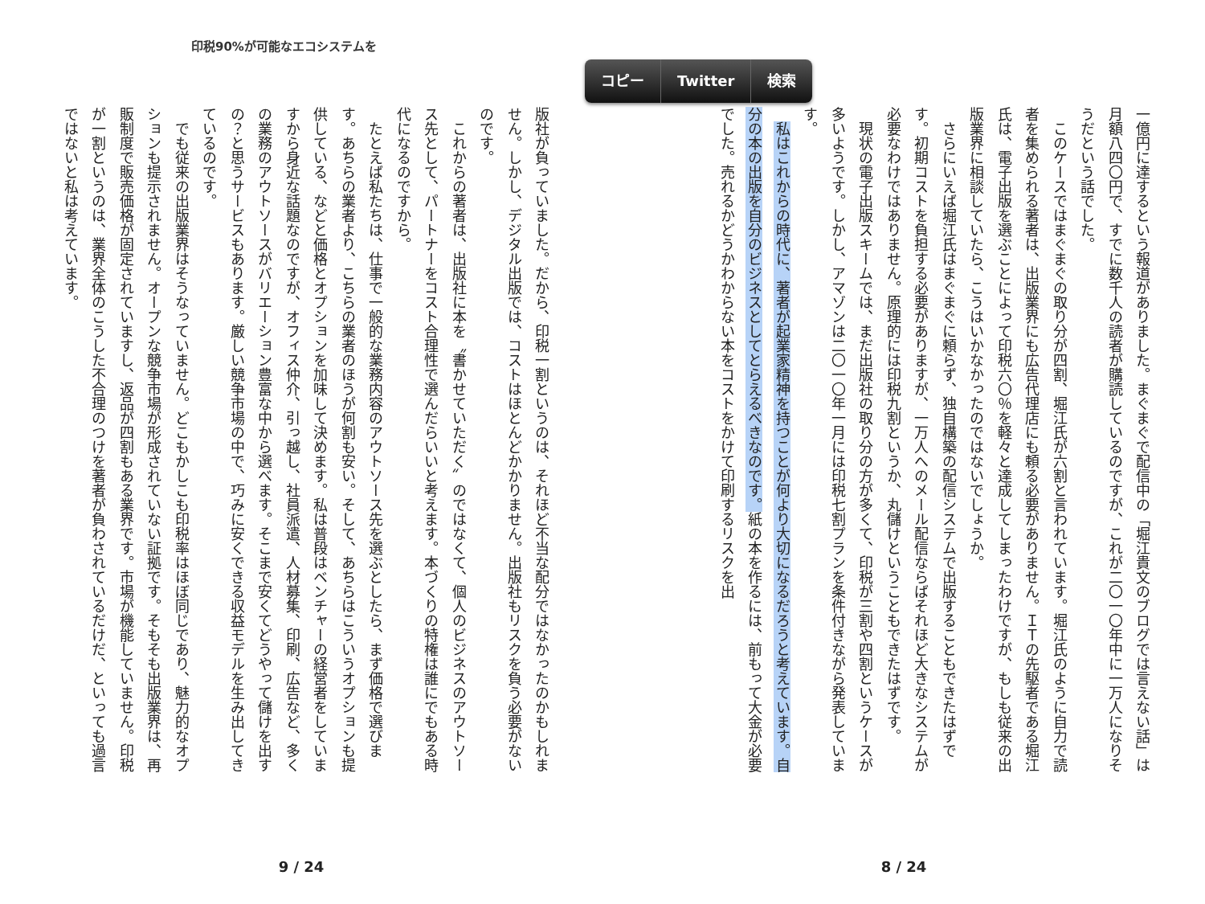コピー Twitter 検索
一億円に達するという報道がありました。まぐまぐで配信中の「堀江貴文のブログでは言えない話」は月額八四〇円で、すでに数千人の読者が購読しているのですが、これが二〇一〇年中に一万人になりそうだという話でした。
　このケースではまぐまぐの取り分が四割、堀江氏が六割と言われています。堀江氏のように自力で読者を集められる著者は、出版業界にも広告代理店にも頼る必要がありません。ＩＴの先駆者である堀江氏は、電子出版を選ぶことによって印税六〇％を軽々と達成してしまったわけですが、もしも従来の出版業界に相談していたら、こうはいかなかったのではないでしょうか。
　さらにいえば堀江氏はまぐまぐに頼らず、独自構築の配信システムで出版することもできたはずです。初期コストを負担する必要がありますが、一万人へのメール配信ならばそれほど大きなシステムが必要なわけではありません。原理的には印税九割というか、丸儲けということもできたはずです。
　現状の電子出版スキームでは、まだ出版社の取り分の方が多くて、印税が三割や四割というケースが多いようです。しかし、アマゾンは二〇一〇年一月には印税七割プランを条件付きながら発表しています。
　私はこれからの時代に、著者が起業家精神を持つことが何より大切になるだろうと考えています。自分の本の出版を自分のビジネスとしてとらえるべきなのです。紙の本を作るには、前もって大金が必要でした。売れるかどうかわからない本をコストをかけて印刷するリスクを出
8 / 24
印税90%が可能なエコシステムを
版社が負っていました。だから、印税一割というのは、それほど不当な配分ではなかったのかもしれません。しかし、デジタル出版では、コストはほとんどかかりません。出版社もリスクを負う必要がないのです。
　これからの著者は、出版社に本を〝書かせていただく〟のではなくて、個人のビジネスのアウトソース先として、パートナーをコスト合理性で選んだらいいと考えます。本づくりの特権は誰にでもある時代になるのですから。
　たとえば私たちは、仕事で一般的な業務内容のアウトソース先を選ぶとしたら、まず価格で選びます。あちらの業者より、こちらの業者のほうが何割も安い。そして、あちらはこういうオプションも提供している、などと価格とオプションを加味して決めます。私は普段はベンチャーの経営者をしていますから身近な話題なのですが、オフィス仲介、引っ越し、社員派遣、人材募集、印刷、広告など、多くの業務のアウトソースがバリエーション豊富な中から選べます。そこまで安くてどうやって儲けを出すの？と思うサービスもあります。厳しい競争市場の中で、巧みに安くできる収益モデルを生み出してきているのです。
　でも従来の出版業界はそうなっていません。どこもかしこも印税率はほぼ同じであり、魅力的なオプションも提示されません。オープンな競争市場が形成されていない証拠です。そもそも出版業界は、再販制度で販売価格が固定されていますし、返品が四割もある業界です。市場が機能していません。印税が一割というのは、業界全体のこうした不合理のつけを著者が負わされているだけだ、といっても過言ではないと私は考えています。
9 / 24